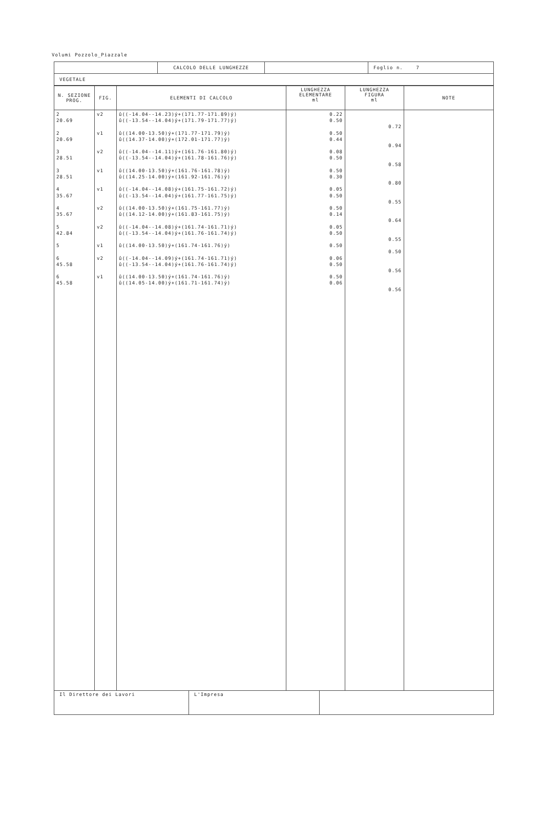Volumi Pozzolo_Piazzale
| | CALCOLO DELLE LUNGHEZZE | | Foglio n. 7 |
| VEGETALE | | | |
| N. SEZIONE PROG. | FIG. | ELEMENTI DI CALCOLO | LUNGHEZZA ELEMENTARE ml | LUNGHEZZA FIGURA ml | NOTE |
| --- | --- | --- | --- | --- | --- |
| 2 20.69 2 20.69 3 28.51 3 28.51 4 35.67 4 35.67 5 42.84 5 6 45.58 6 45.58 | v2 v1 v2 v1 v1 v2 v2 v1 v2 v1 | û((-14.04--14.23)ý+(171.77-171.89)ý) û((-13.54--14.04)ý+(171.79-171.77)ý) û((14.00-13.50)ý+(171.77-171.79)ý) û((14.37-14.00)ý+(172.01-171.77)ý) û((-14.04--14.11)ý+(161.76-161.80)ý) û((-13.54--14.04)ý+(161.78-161.76)ý) û((14.00-13.50)ý+(161.76-161.78)ý) û((14.25-14.00)ý+(161.92-161.76)ý) û((-14.04--14.08)ý+(161.75-161.72)ý) û((-13.54--14.04)ý+(161.77-161.75)ý) û((14.00-13.50)ý+(161.75-161.77)ý) û((14.12-14.00)ý+(161.83-161.75)ý) û((-14.04--14.08)ý+(161.74-161.71)ý) û((-13.54--14.04)ý+(161.76-161.74)ý) û((14.00-13.50)ý+(161.74-161.76)ý) û((-14.04--14.09)ý+(161.74-161.71)ý) û((-13.54--14.04)ý+(161.76-161.74)ý) û((14.00-13.50)ý+(161.74-161.76)ý) û((14.05-14.00)ý+(161.71-161.74)ý) | 0.22 0.50 0.50 0.44 0.08 0.50 0.50 0.30 0.05 0.50 0.50 0.14 0.05 0.50 0.50 0.06 0.50 0.50 0.06 | 0.72 0.94 0.58 0.80 0.55 0.64 0.55 0.50 0.56 0.56 | |
| Il Direttore dei Lavori | L'Impresa | |